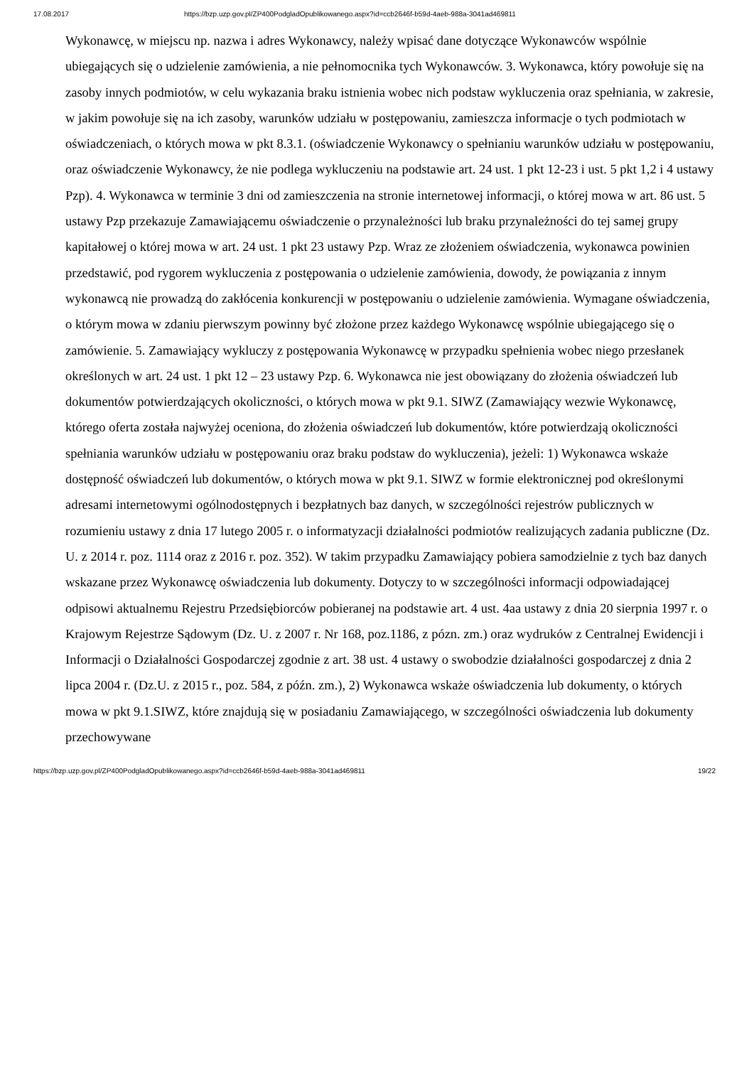17.08.2017 https://bzp.uzp.gov.pl/ZP400PodgladOpublikowanego.aspx?id=ccb2646f-b59d-4aeb-988a-3041ad469811
Wykonawcę, w miejscu np. nazwa i adres Wykonawcy, należy wpisać dane dotyczące Wykonawców wspólnie ubiegających się o udzielenie zamówienia, a nie pełnomocnika tych Wykonawców. 3. Wykonawca, który powołuje się na zasoby innych podmiotów, w celu wykazania braku istnienia wobec nich podstaw wykluczenia oraz spełniania, w zakresie, w jakim powołuje się na ich zasoby, warunków udziału w postępowaniu, zamieszcza informacje o tych podmiotach w oświadczeniach, o których mowa w pkt 8.3.1. (oświadczenie Wykonawcy o spełnianiu warunków udziału w postępowaniu, oraz oświadczenie Wykonawcy, że nie podlega wykluczeniu na podstawie art. 24 ust. 1 pkt 12-23 i ust. 5 pkt 1,2 i 4 ustawy Pzp). 4. Wykonawca w terminie 3 dni od zamieszczenia na stronie internetowej informacji, o której mowa w art. 86 ust. 5 ustawy Pzp przekazuje Zamawiającemu oświadczenie o przynależności lub braku przynależności do tej samej grupy kapitałowej o której mowa w art. 24 ust. 1 pkt 23 ustawy Pzp. Wraz ze złożeniem oświadczenia, wykonawca powinien przedstawić, pod rygorem wykluczenia z postępowania o udzielenie zamówienia, dowody, że powiązania z innym wykonawcą nie prowadzą do zakłócenia konkurencji w postępowaniu o udzielenie zamówienia. Wymagane oświadczenia, o którym mowa w zdaniu pierwszym powinny być złożone przez każdego Wykonawcę wspólnie ubiegającego się o zamówienie. 5. Zamawiający wykluczy z postępowania Wykonawcę w przypadku spełnienia wobec niego przesłanek określonych w art. 24 ust. 1 pkt 12 – 23 ustawy Pzp. 6. Wykonawca nie jest obowiązany do złożenia oświadczeń lub dokumentów potwierdzających okoliczności, o których mowa w pkt 9.1. SIWZ (Zamawiający wezwie Wykonawcę, którego oferta została najwyżej oceniona, do złożenia oświadczeń lub dokumentów, które potwierdzają okoliczności spełniania warunków udziału w postępowaniu oraz braku podstaw do wykluczenia), jeżeli: 1) Wykonawca wskaże dostępność oświadczeń lub dokumentów, o których mowa w pkt 9.1. SIWZ w formie elektronicznej pod określonymi adresami internetowymi ogólnodostępnych i bezpłatnych baz danych, w szczególności rejestrów publicznych w rozumieniu ustawy z dnia 17 lutego 2005 r. o informatyzacji działalności podmiotów realizujących zadania publiczne (Dz. U. z 2014 r. poz. 1114 oraz z 2016 r. poz. 352). W takim przypadku Zamawiający pobiera samodzielnie z tych baz danych wskazane przez Wykonawcę oświadczenia lub dokumenty. Dotyczy to w szczególności informacji odpowiadającej odpisowi aktualnemu Rejestru Przedsiębiorców pobieranej na podstawie art. 4 ust. 4aa ustawy z dnia 20 sierpnia 1997 r. o Krajowym Rejestrze Sądowym (Dz. U. z 2007 r. Nr 168, poz.1186, z pózn. zm.) oraz wydruków z Centralnej Ewidencji i Informacji o Działalności Gospodarczej zgodnie z art. 38 ust. 4 ustawy o swobodzie działalności gospodarczej z dnia 2 lipca 2004 r. (Dz.U. z 2015 r., poz. 584, z późn. zm.), 2) Wykonawca wskaże oświadczenia lub dokumenty, o których mowa w pkt 9.1.SIWZ, które znajdują się w posiadaniu Zamawiającego, w szczególności oświadczenia lub dokumenty przechowywane
https://bzp.uzp.gov.pl/ZP400PodgladOpublikowanego.aspx?id=ccb2646f-b59d-4aeb-988a-3041ad469811 19/22